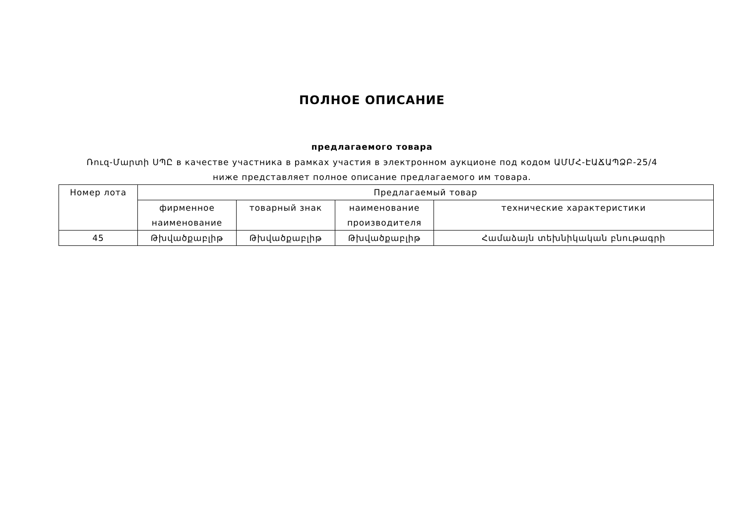ПОЛНОЕ ОПИСАНИЕ
предлагаемого товара
Ռուզ-Մարտի ՍՊԸ в качестве участника в рамках участия в электронном аукционе под кодом ԱՄՄՀ-ԷԱՃԱՊՁԲ-25/4 ниже представляет полное описание предлагаемого им товара.
| Номер лота | Предлагаемый товар | | | |
| --- | --- | --- | --- | --- |
| | фирменное наименование | товарный знак | наименование производителя | технические характеристики |
| 45 | Թխվածքաբլիթ | Թխվածքաբլիթ | Թխվածքաբլիթ | Համաձայն տեխնիկական բնութագրի |